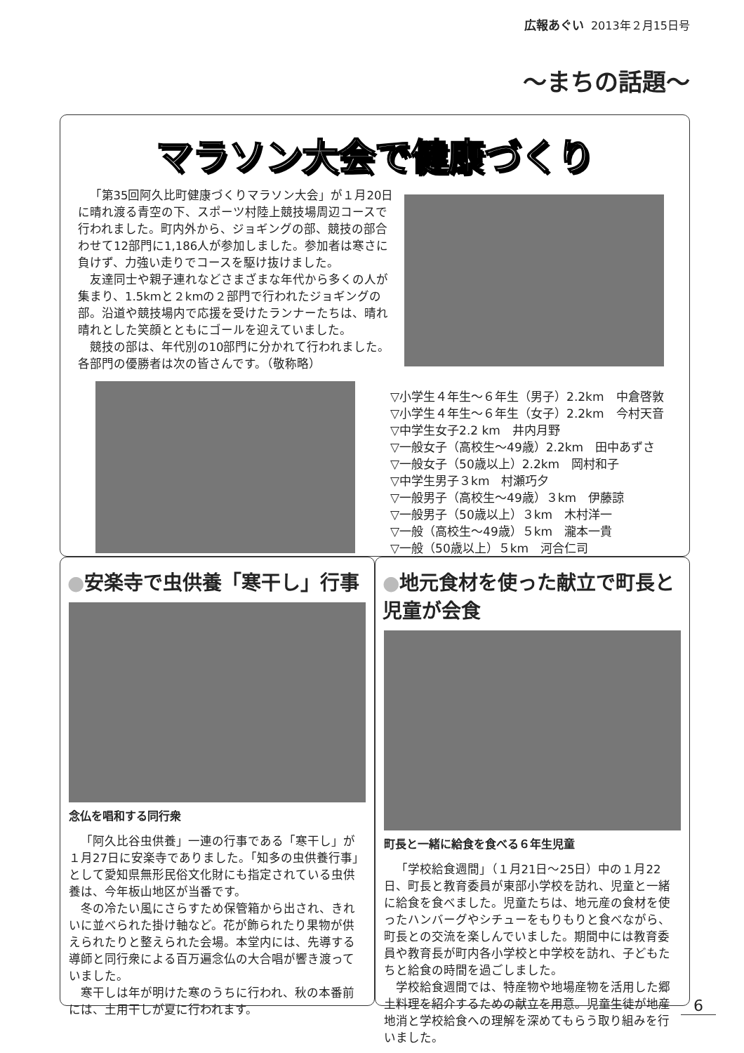広報あぐい 2013年２月15日号
～まちの話題～
マラソン大会で健康づくり
「第35回阿久比町健康づくりマラソン大会」が１月20日に晴れ渡る青空の下、スポーツ村陸上競技場周辺コースで行われました。町内外から、ジョギングの部、競技の部合わせて12部門に1,186人が参加しました。参加者は寒さに負けず、力強い走りでコースを駆け抜けました。
友達同士や親子連れなどさまざまな年代から多くの人が集まり、1.5kmと２kmの２部門で行われたジョギングの部。沿道や競技場内で応援を受けたランナーたちは、晴れ晴れとした笑顔とともにゴールを迎えていました。
競技の部は、年代別の10部門に分かれて行われました。各部門の優勝者は次の皆さんです。（敬称略）
▽小学生４年生～６年生（男子）2.2km　中倉啓敦
▽小学生４年生～６年生（女子）2.2km　今村天音
▽中学生女子2.2 km　井内月野
▽一般女子（高校生～49歳）2.2km　田中あずさ
▽一般女子（50歳以上）2.2km　岡村和子
▽中学生男子３km　村瀬巧夕
▽一般男子（高校生～49歳）３km　伊藤諒
▽一般男子（50歳以上）３km　木村洋一
▽一般（高校生～49歳）５km　瀧本一貴
▽一般（50歳以上）５km　河合仁司
●安楽寺で虫供養「寒干し」行事
念仏を唱和する同行衆
「阿久比谷虫供養」一連の行事である「寒干し」が１月27日に安楽寺でありました。「知多の虫供養行事」として愛知県無形民俗文化財にも指定されている虫供養は、今年板山地区が当番です。
冬の冷たい風にさらすため保管箱から出され、きれいに並べられた掛け軸など。花が飾られたり果物が供えられたりと整えられた会場。本堂内には、先導する導師と同行衆による百万遍念仏の大合唱が響き渡っていました。
寒干しは年が明けた寒のうちに行われ、秋の本番前には、土用干しが夏に行われます。
●地元食材を使った献立で町長と児童が会食
町長と一緒に給食を食べる６年生児童
「学校給食週間」（１月21日～25日）中の１月22日、町長と教育委員が東部小学校を訪れ、児童と一緒に給食を食べました。児童たちは、地元産の食材を使ったハンバーグやシチューをもりもりと食べながら、町長との交流を楽しんでいました。期間中には教育委員や教育長が町内各小学校と中学校を訪れ、子どもたちと給食の時間を過ごしました。
学校給食週間では、特産物や地場産物を活用した郷土料理を紹介するための献立を用意。児童生徒が地産地消と学校給食への理解を深めてもらう取り組みを行いました。
6